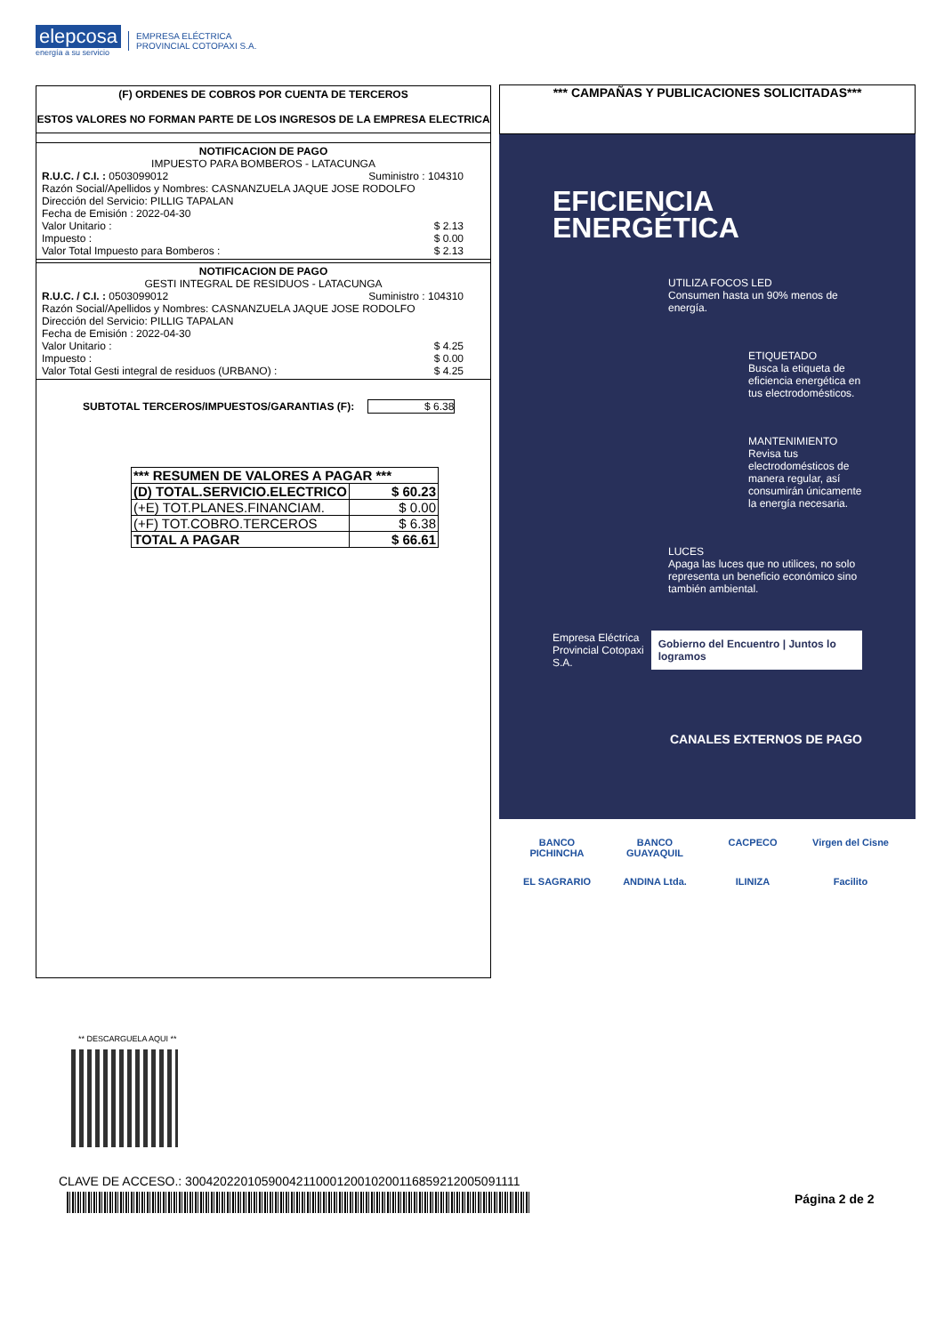elepcosa
energía a su servicio
EMPRESA ELÉCTRICA
PROVINCIAL COTOPAXI S.A.
(F) ORDENES DE COBROS POR CUENTA DE TERCEROS
ESTOS VALORES NO FORMAN PARTE DE LOS INGRESOS DE LA EMPRESA ELECTRICA
NOTIFICACION DE PAGO
IMPUESTO PARA BOMBEROS - LATACUNGA
R.U.C. / C.I. : 0503099012 Suministro : 104310
Razón Social/Apellidos y Nombres: CASNANZUELA JAQUE JOSE RODOLFO
Dirección del Servicio: PILLIG TAPALAN
Fecha de Emisión : 2022-04-30
Valor Unitario : $ 2.13
Impuesto : $ 0.00
Valor Total Impuesto para Bomberos : $ 2.13
NOTIFICACION DE PAGO
GESTI INTEGRAL DE RESIDUOS - LATACUNGA
R.U.C. / C.I. : 0503099012 Suministro : 104310
Razón Social/Apellidos y Nombres: CASNANZUELA JAQUE JOSE RODOLFO
Dirección del Servicio: PILLIG TAPALAN
Fecha de Emisión : 2022-04-30
Valor Unitario : $ 4.25
Impuesto : $ 0.00
Valor Total Gesti integral de residuos (URBANO) : $ 4.25
SUBTOTAL TERCEROS/IMPUESTOS/GARANTIAS (F): $ 6.38
| *** RESUMEN DE VALORES A PAGAR *** | |
| --- | --- |
| (D) TOTAL.SERVICIO.ELECTRICO | $ 60.23 |
| (+E) TOT.PLANES.FINANCIAM. | $ 0.00 |
| (+F) TOT.COBRO.TERCEROS | $ 6.38 |
| TOTAL A PAGAR | $ 66.61 |
*** CAMPAÑAS Y PUBLICACIONES SOLICITADAS***
EFICIENCIA
ENERGÉTICA
UTILIZA FOCOS LED
Consumen hasta un 90% menos de energía.
ETIQUETADO
Busca la etiqueta de eficiencia energética en tus electrodomésticos.
MANTENIMIENTO
Revisa tus electrodomésticos de manera regular, así consumirán únicamente la energía necesaria.
LUCES
Apaga las luces que no utilices, no solo representa un beneficio económico sino también ambiental.
Empresa Eléctrica
Provincial Cotopaxi S.A. Gobierno del Encuentro | Juntos lo logramos
CANALES EXTERNOS DE PAGO
BANCO PICHINCHA BANCO GUAYAQUIL CACPECO Virgen del Cisne EL SAGRARIO ANDINA Ltda. ILINIZA Facilito
** DESCARGUELA AQUI **
CLAVE DE ACCESO.: 3004202201059004211000120010200116859212005091111
Página 2 de 2